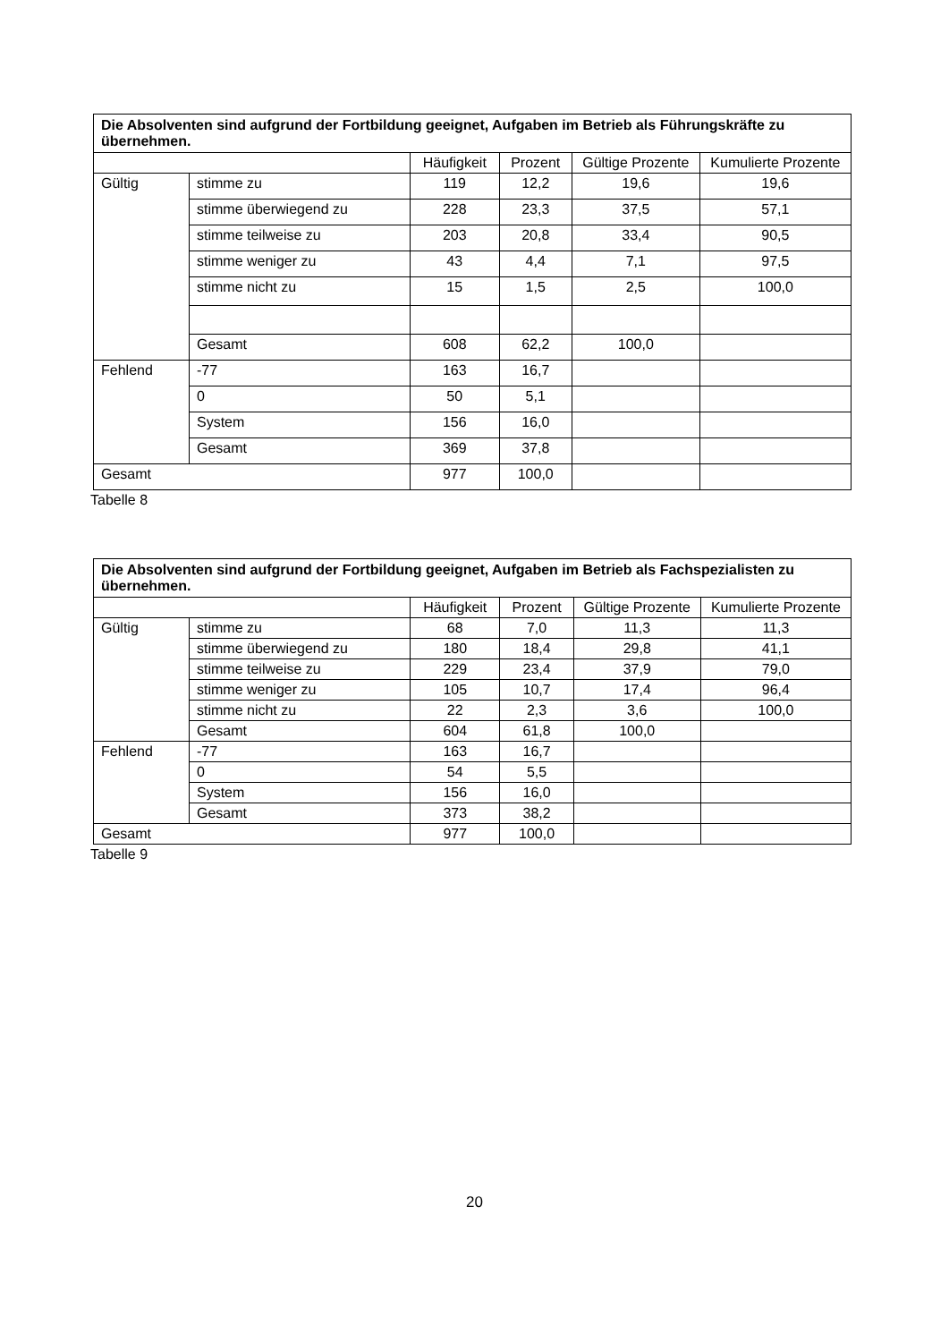| Die Absolventen sind aufgrund der Fortbildung geeignet, Aufgaben im Betrieb als Führungskräfte zu übernehmen. | | | | | |
| --- | --- | --- | --- | --- | --- |
| | | Häufigkeit | Prozent | Gültige Prozente | Kumulierte Prozente |
| Gültig | stimme zu | 119 | 12,2 | 19,6 | 19,6 |
| | stimme überwiegend zu | 228 | 23,3 | 37,5 | 57,1 |
| | stimme teilweise zu | 203 | 20,8 | 33,4 | 90,5 |
| | stimme weniger zu | 43 | 4,4 | 7,1 | 97,5 |
| | stimme nicht zu | 15 | 1,5 | 2,5 | 100,0 |
| | Gesamt | 608 | 62,2 | 100,0 | |
| Fehlend | -77 | 163 | 16,7 | | |
| | 0 | 50 | 5,1 | | |
| | System | 156 | 16,0 | | |
| | Gesamt | 369 | 37,8 | | |
| Gesamt | | 977 | 100,0 | | |
Tabelle 8
| Die Absolventen sind aufgrund der Fortbildung geeignet, Aufgaben im Betrieb als Fachspezialisten zu übernehmen. | | | | | |
| --- | --- | --- | --- | --- | --- |
| | | Häufigkeit | Prozent | Gültige Prozente | Kumulierte Prozente |
| Gültig | stimme zu | 68 | 7,0 | 11,3 | 11,3 |
| | stimme überwiegend zu | 180 | 18,4 | 29,8 | 41,1 |
| | stimme teilweise zu | 229 | 23,4 | 37,9 | 79,0 |
| | stimme weniger zu | 105 | 10,7 | 17,4 | 96,4 |
| | stimme nicht zu | 22 | 2,3 | 3,6 | 100,0 |
| | Gesamt | 604 | 61,8 | 100,0 | |
| Fehlend | -77 | 163 | 16,7 | | |
| | 0 | 54 | 5,5 | | |
| | System | 156 | 16,0 | | |
| | Gesamt | 373 | 38,2 | | |
| Gesamt | | 977 | 100,0 | | |
Tabelle 9
20